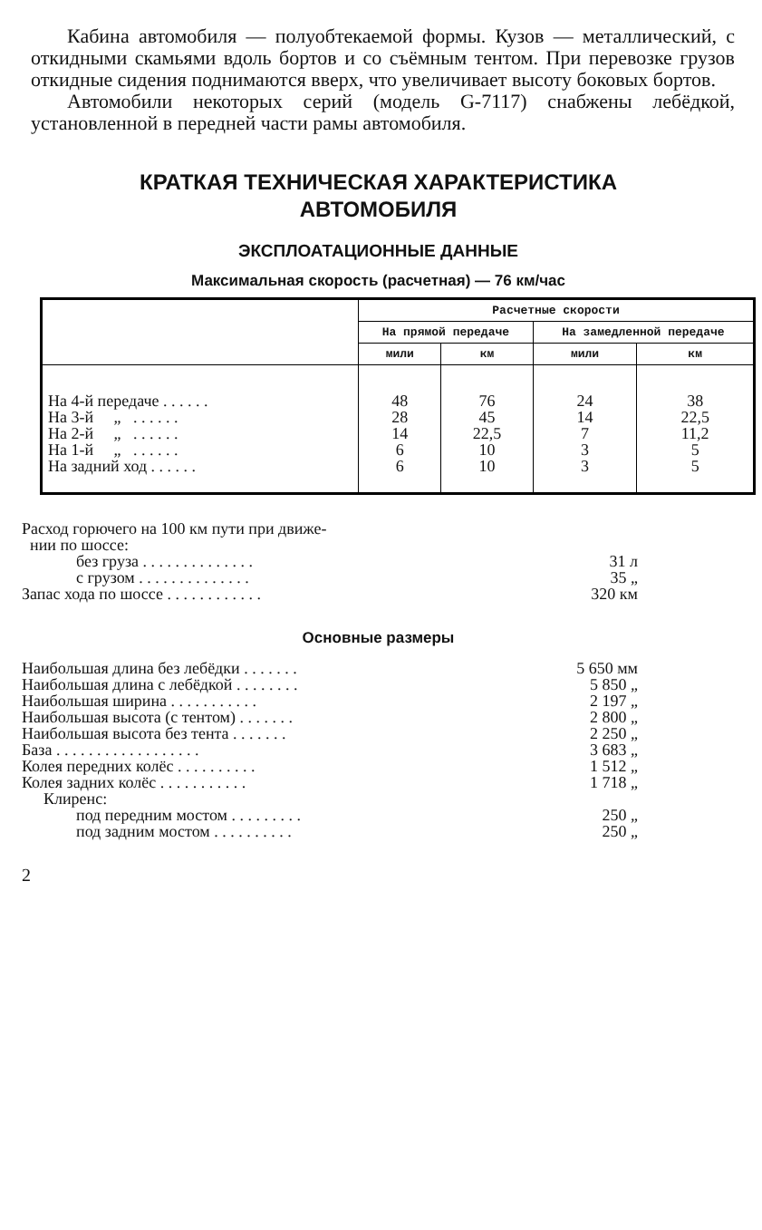Кабина автомобиля — полуобтекаемой формы. Кузов — металлический, с откидными скамьями вдоль бортов и со съёмным тентом. При перевозке грузов откидные сидения поднимаются вверх, что увеличивает высоту боковых бортов.
Автомобили некоторых серий (модель G-7117) снабжены лебёдкой, установленной в передней части рамы автомобиля.
КРАТКАЯ ТЕХНИЧЕСКАЯ ХАРАКТЕРИСТИКА
АВТОМОБИЛЯ
ЭКСПЛОАТАЦИОННЫЕ ДАННЫЕ
Максимальная скорость (расчетная) — 76 км/час
| | Расчетные скорости | | | |
| --- | --- | --- | --- | --- |
| | На прямой передаче | | На замедленной передаче | |
| | мили | км | мили | км |
| На 4-й передаче . . . . . . | 48 | 76 | 24 | 38 |
| На 3-й „ . . . . . . | 28 | 45 | 14 | 22,5 |
| На 2-й „ . . . . . . | 14 | 22,5 | 7 | 11,2 |
| На 1-й „ . . . . . . | 6 | 10 | 3 | 5 |
| На задний ход . . . . . . | 6 | 10 | 3 | 5 |
| Расход горючего на 100 км пути при движе- нии по шоссе: | |
| без груза . . . . . . . . . . . . . . | 31 л |
| с грузом . . . . . . . . . . . . . . | 35 „ |
| Запас хода по шоссе . . . . . . . . . . . . | 320 км |
Основные размеры
| Наибольшая длина без лебёдки . . . . . . . | 5 650 мм |
| Наибольшая длина с лебёдкой . . . . . . . . | 5 850 „ |
| Наибольшая ширина . . . . . . . . . . . | 2 197 „ |
| Наибольшая высота (с тентом) . . . . . . . | 2 800 „ |
| Наибольшая высота без тента . . . . . . . | 2 250 „ |
| База . . . . . . . . . . . . . . . . . . | 3 683 „ |
| Колея передних колёс . . . . . . . . . . | 1 512 „ |
| Колея задних колёс . . . . . . . . . . . | 1 718 „ |
| Клиренс: | |
| под передним мостом . . . . . . . . . | 250 „ |
| под задним мостом . . . . . . . . . . | 250 „ |
2